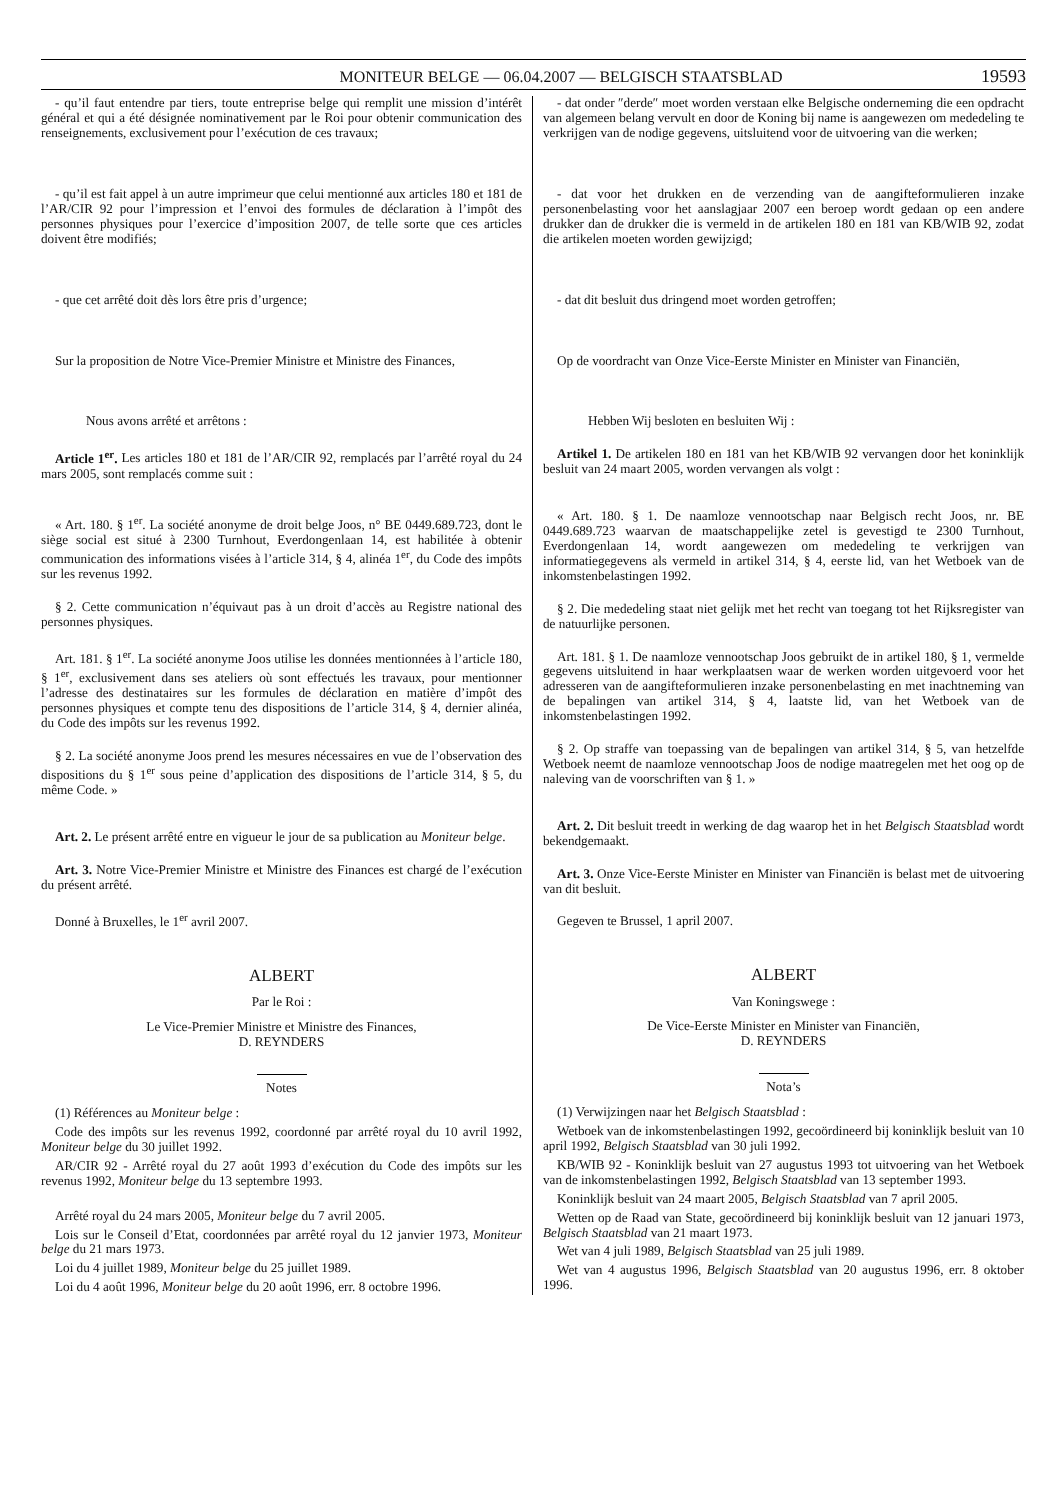MONITEUR BELGE — 06.04.2007 — BELGISCH STAATSBLAD 19593
- qu’il faut entendre par tiers, toute entreprise belge qui remplit une mission d’intérêt général et qui a été désignée nominativement par le Roi pour obtenir communication des renseignements, exclusivement pour l’exécution de ces travaux;
- qu’il est fait appel à un autre imprimeur que celui mentionné aux articles 180 et 181 de l’AR/CIR 92 pour l’impression et l’envoi des formules de déclaration à l’impôt des personnes physiques pour l’exercice d’imposition 2007, de telle sorte que ces articles doivent être modifiés;
- que cet arrêté doit dès lors être pris d’urgence;
Sur la proposition de Notre Vice-Premier Ministre et Ministre des Finances,
Nous avons arrêté et arrêtons :
Article 1<sup>er</sup>. Les articles 180 et 181 de l’AR/CIR 92, remplacés par l’arrêté royal du 24 mars 2005, sont remplacés comme suit :
« Art. 180. § 1<sup>er</sup>. La société anonyme de droit belge Joos, n° BE 0449.689.723, dont le siège social est situé à 2300 Turnhout, Everdongenlaan 14, est habilitée à obtenir communication des informations visées à l’article 314, § 4, alinéa 1<sup>er</sup>, du Code des impôts sur les revenus 1992.
§ 2. Cette communication n’équivaut pas à un droit d’accès au Registre national des personnes physiques.
Art. 181. § 1<sup>er</sup>. La société anonyme Joos utilise les données mentionnées à l’article 180, § 1<sup>er</sup>, exclusivement dans ses ateliers où sont effectués les travaux, pour mentionner l’adresse des destinataires sur les formules de déclaration en matière d’impôt des personnes physiques et compte tenu des dispositions de l’article 314, § 4, dernier alinéa, du Code des impôts sur les revenus 1992.
§ 2. La société anonyme Joos prend les mesures nécessaires en vue de l’observation des dispositions du § 1<sup>er</sup> sous peine d’application des dispositions de l’article 314, § 5, du même Code. »
Art. 2. Le présent arrêté entre en vigueur le jour de sa publication au Moniteur belge.
Art. 3. Notre Vice-Premier Ministre et Ministre des Finances est chargé de l’exécution du présent arrêté.
Donné à Bruxelles, le 1<sup>er</sup> avril 2007.
ALBERT
Par le Roi :
Le Vice-Premier Ministre et Ministre des Finances,
D. REYNDERS
Notes
(1) Références au Moniteur belge :
Code des impôts sur les revenus 1992, coordonné par arrêté royal du 10 avril 1992, Moniteur belge du 30 juillet 1992.
AR/CIR 92 - Arrêté royal du 27 août 1993 d’exécution du Code des impôts sur les revenus 1992, Moniteur belge du 13 septembre 1993.
Arrêté royal du 24 mars 2005, Moniteur belge du 7 avril 2005.
Lois sur le Conseil d’Etat, coordonnées par arrêté royal du 12 janvier 1973, Moniteur belge du 21 mars 1973.
Loi du 4 juillet 1989, Moniteur belge du 25 juillet 1989.
Loi du 4 août 1996, Moniteur belge du 20 août 1996, err. 8 octobre 1996.
- dat onder ″derde″ moet worden verstaan elke Belgische onderneming die een opdracht van algemeen belang vervult en door de Koning bij name is aangewezen om mededeling te verkrijgen van de nodige gegevens, uitsluitend voor de uitvoering van die werken;
- dat voor het drukken en de verzending van de aangifteformulieren inzake personenbelasting voor het aanslagjaar 2007 een beroep wordt gedaan op een andere drukker dan de drukker die is vermeld in de artikelen 180 en 181 van KB/WIB 92, zodat die artikelen moeten worden gewijzigd;
- dat dit besluit dus dringend moet worden getroffen;
Op de voordracht van Onze Vice-Eerste Minister en Minister van Financiën,
Hebben Wij besloten en besluiten Wij :
Artikel 1. De artikelen 180 en 181 van het KB/WIB 92 vervangen door het koninklijk besluit van 24 maart 2005, worden vervangen als volgt :
« Art. 180. § 1. De naamloze vennootschap naar Belgisch recht Joos, nr. BE 0449.689.723 waarvan de maatschappelijke zetel is gevestigd te 2300 Turnhout, Everdongenlaan 14, wordt aangewezen om mededeling te verkrijgen van informatiegegevens als vermeld in artikel 314, § 4, eerste lid, van het Wetboek van de inkomstenbelastingen 1992.
§ 2. Die mededeling staat niet gelijk met het recht van toegang tot het Rijksregister van de natuurlijke personen.
Art. 181. § 1. De naamloze vennootschap Joos gebruikt de in artikel 180, § 1, vermelde gegevens uitsluitend in haar werkplaatsen waar de werken worden uitgevoerd voor het adresseren van de aangifteformulieren inzake personenbelasting en met inachtneming van de bepalingen van artikel 314, § 4, laatste lid, van het Wetboek van de inkomstenbelastingen 1992.
§ 2. Op straffe van toepassing van de bepalingen van artikel 314, § 5, van hetzelfde Wetboek neemt de naamloze vennootschap Joos de nodige maatregelen met het oog op de naleving van de voorschriften van § 1. »
Art. 2. Dit besluit treedt in werking de dag waarop het in het Belgisch Staatsblad wordt bekendgemaakt.
Art. 3. Onze Vice-Eerste Minister en Minister van Financiën is belast met de uitvoering van dit besluit.
Gegeven te Brussel, 1 april 2007.
ALBERT
Van Koningswege :
De Vice-Eerste Minister en Minister van Financiën,
D. REYNDERS
Nota’s
(1) Verwijzingen naar het Belgisch Staatsblad :
Wetboek van de inkomstenbelastingen 1992, gecoördineerd bij koninklijk besluit van 10 april 1992, Belgisch Staatsblad van 30 juli 1992.
KB/WIB 92 - Koninklijk besluit van 27 augustus 1993 tot uitvoering van het Wetboek van de inkomstenbelastingen 1992, Belgisch Staatsblad van 13 september 1993.
Koninklijk besluit van 24 maart 2005, Belgisch Staatsblad van 7 april 2005.
Wetten op de Raad van State, gecoördineerd bij koninklijk besluit van 12 januari 1973, Belgisch Staatsblad van 21 maart 1973.
Wet van 4 juli 1989, Belgisch Staatsblad van 25 juli 1989.
Wet van 4 augustus 1996, Belgisch Staatsblad van 20 augustus 1996, err. 8 oktober 1996.